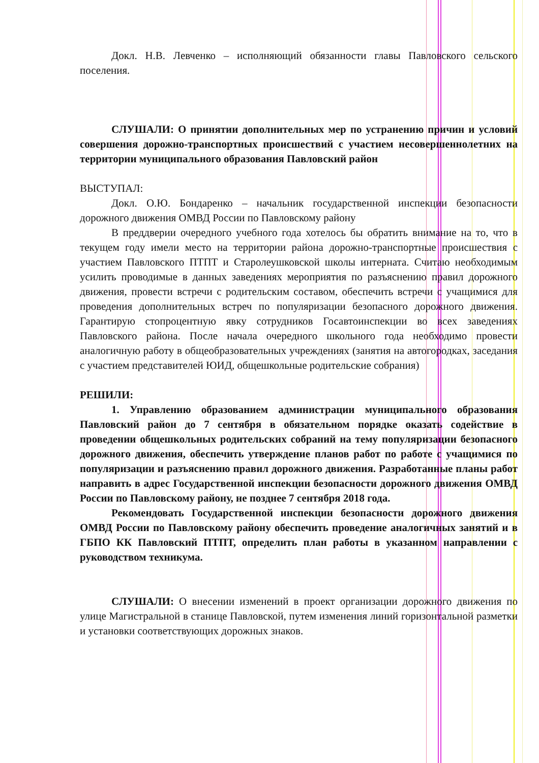Докл. Н.В. Левченко – исполняющий обязанности главы Павловского сельского поселения.
СЛУШАЛИ: О принятии дополнительных мер по устранению причин и условий совершения дорожно-транспортных происшествий с участием несовершеннолетних на территории муниципального образования Павловский район
ВЫСТУПАЛ:
Докл. О.Ю. Бондаренко – начальник государственной инспекции безопасности дорожного движения ОМВД России по Павловскому району
В преддверии очередного учебного года хотелось бы обратить внимание на то, что в текущем году имели место на территории района дорожно-транспортные происшествия с участием Павловского ПТПТ и Старолеушковской школы интерната. Считаю необходимым усилить проводимые в данных заведениях мероприятия по разъяснению правил дорожного движения, провести встречи с родительским составом, обеспечить встречи с учащимися для проведения дополнительных встреч по популяризации безопасного дорожного движения. Гарантирую стопроцентную явку сотрудников Госавтоинспекции во всех заведениях Павловского района. После начала очередного школьного года необходимо провести аналогичную работу в общеобразовательных учреждениях (занятия на автогородках, заседания с участием представителей ЮИД, общешкольные родительские собрания)
РЕШИЛИ:
1. Управлению образованием администрации муниципального образования Павловский район до 7 сентября в обязательном порядке оказать содействие в проведении общешкольных родительских собраний на тему популяризации безопасного дорожного движения, обеспечить утверждение планов работ по работе с учащимися по популяризации и разъяснению правил дорожного движения. Разработанные планы работ направить в адрес Государственной инспекции безопасности дорожного движения ОМВД России по Павловскому району, не позднее 7 сентября 2018 года.
Рекомендовать Государственной инспекции безопасности дорожного движения ОМВД России по Павловскому району обеспечить проведение аналогичных занятий и в ГБПО КК Павловский ПТПТ, определить план работы в указанном направлении с руководством техникума.
СЛУШАЛИ: О внесении изменений в проект организации дорожного движения по улице Магистральной в станице Павловской, путем изменения линий горизонтальной разметки и установки соответствующих дорожных знаков.